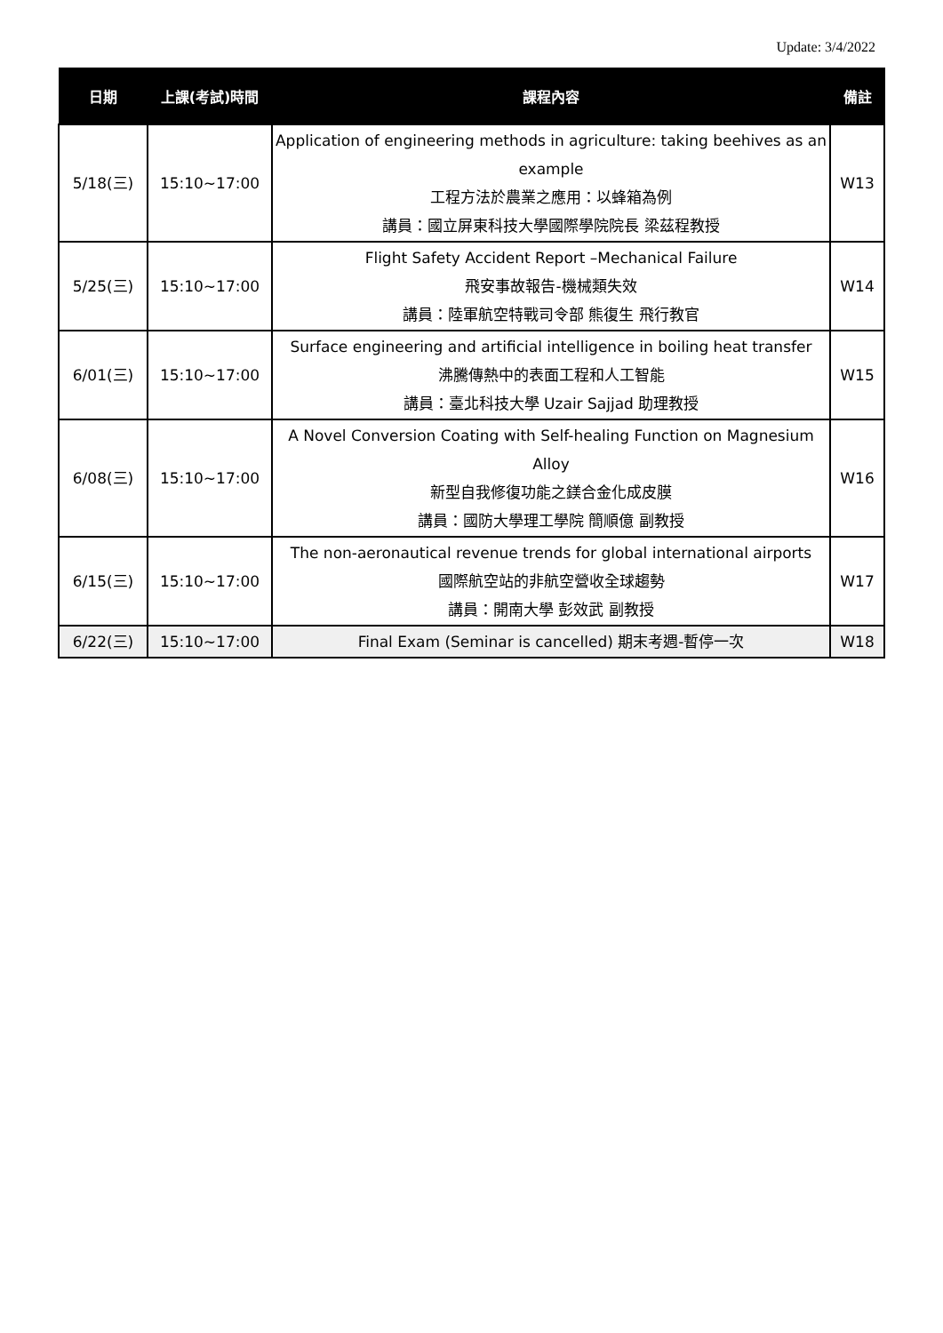Update: 3/4/2022
| 日期 | 上課(考試)時間 | 課程內容 | 備註 |
| --- | --- | --- | --- |
| 5/18(三) | 15:10~17:00 | Application of engineering methods in agriculture: taking beehives as an example 工程方法於農業之應用：以蜂箱為例 講員：國立屏東科技大學國際學院院長 梁茲程教授 | W13 |
| 5/25(三) | 15:10~17:00 | Flight Safety Accident Report –Mechanical Failure 飛安事故報告-機械類失效 講員：陸軍航空特戰司令部 熊復生 飛行教官 | W14 |
| 6/01(三) | 15:10~17:00 | Surface engineering and artificial intelligence in boiling heat transfer 沸騰傳熱中的表面工程和人工智能 講員：臺北科技大學 Uzair Sajjad 助理教授 | W15 |
| 6/08(三) | 15:10~17:00 | A Novel Conversion Coating with Self-healing Function on Magnesium Alloy 新型自我修復功能之鎂合金化成皮膜 講員：國防大學理工學院 簡順億 副教授 | W16 |
| 6/15(三) | 15:10~17:00 | The non-aeronautical revenue trends for global international airports 國際航空站的非航空營收全球趨勢 講員：開南大學 彭效武 副教授 | W17 |
| 6/22(三) | 15:10~17:00 | Final Exam (Seminar is cancelled) 期末考週-暫停一次 | W18 |